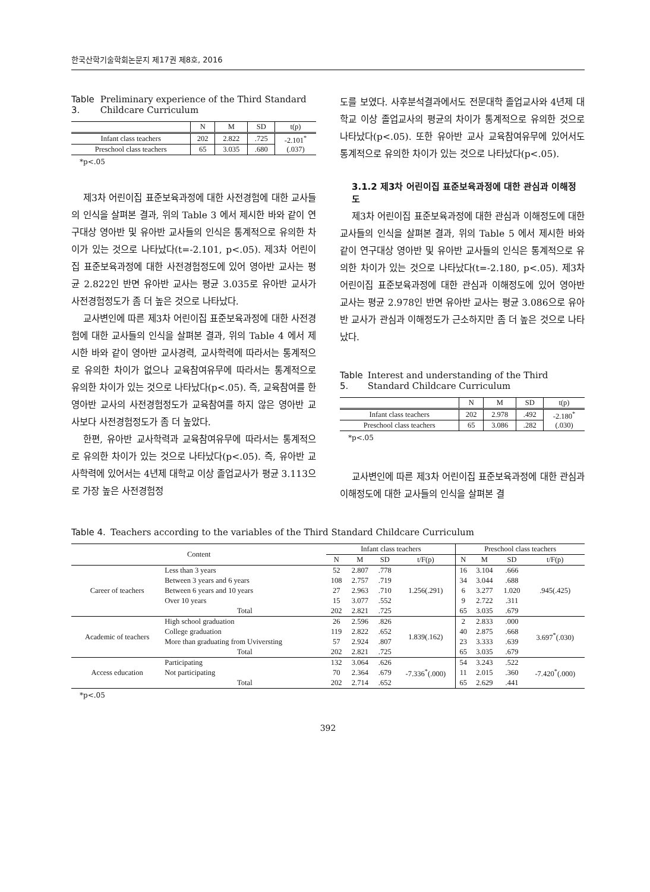한국산학기술학회논문지 제17권 제8호, 2016
Table 3. Preliminary experience of the Third Standard Childcare Curriculum
| | N | M | SD | t(p) |
| --- | --- | --- | --- | --- |
| Infant class teachers | 202 | 2.822 | .725 | -2.101<sup>*</sup> (.037) |
| Preschool class teachers | 65 | 3.035 | .680 | |
*p<.05
제3차 어린이집 표준보육과정에 대한 사전경험에 대한 교사들의 인식을 살펴본 결과, 위의 Table 3 에서 제시한 바와 같이 연구대상 영아반 및 유아반 교사들의 인식은 통계적으로 유의한 차이가 있는 것으로 나타났다(t=-2.101, p<.05). 제3차 어린이집 표준보육과정에 대한 사전경험정도에 있어 영아반 교사는 평균 2.822인 반면 유아반 교사는 평균 3.035로 유아반 교사가 사전경험정도가 좀 더 높은 것으로 나타났다.
교사변인에 따른 제3차 어린이집 표준보육과정에 대한 사전경험에 대한 교사들의 인식을 살펴본 결과, 위의 Table 4 에서 제시한 바와 같이 영아반 교사경력, 교사학력에 따라서는 통계적으로 유의한 차이가 없으나 교육참여유무에 따라서는 통계적으로 유의한 차이가 있는 것으로 나타났다(p<.05). 즉, 교육참여를 한 영아반 교사의 사전경험정도가 교육참여를 하지 않은 영아반 교사보다 사전경험정도가 좀 더 높았다.
한편, 유아반 교사학력과 교육참여유무에 따라서는 통계적으로 유의한 차이가 있는 것으로 나타났다(p<.05). 즉, 유아반 교사학력에 있어서는 4년제 대학교 이상 졸업교사가 평균 3.113으로 가장 높은 사전경험정
도를 보였다. 사후분석결과에서도 전문대학 졸업교사와 4년제 대학교 이상 졸업교사의 평균의 차이가 통계적으로 유의한 것으로 나타났다(p<.05). 또한 유아반 교사 교육참여유무에 있어서도 통계적으로 유의한 차이가 있는 것으로 나타났다(p<.05).
3.1.2 제3차 어린이집 표준보육과정에 대한 관심과 이해정도
제3차 어린이집 표준보육과정에 대한 관심과 이해정도에 대한 교사들의 인식을 살펴본 결과, 위의 Table 5 에서 제시한 바와 같이 연구대상 영아반 및 유아반 교사들의 인식은 통계적으로 유의한 차이가 있는 것으로 나타났다(t=-2.180, p<.05). 제3차 어린이집 표준보육과정에 대한 관심과 이해정도에 있어 영아반 교사는 평균 2.978인 반면 유아반 교사는 평균 3.086으로 유아반 교사가 관심과 이해정도가 근소하지만 좀 더 높은 것으로 나타났다.
Table 5. Interest and understanding of the Third Standard Childcare Curriculum
| | N | M | SD | t(p) |
| --- | --- | --- | --- | --- |
| Infant class teachers | 202 | 2.978 | .492 | -2.180<sup>*</sup> (.030) |
| Preschool class teachers | 65 | 3.086 | .282 | |
*p<.05
교사변인에 따른 제3차 어린이집 표준보육과정에 대한 관심과 이해정도에 대한 교사들의 인식을 살펴본 결
Table 4. Teachers according to the variables of the Third Standard Childcare Curriculum
| Content | | Infant class teachers | | | | Preschool class teachers | | | |
| | | N | M | SD | t/F(p) | N | M | SD | t/F(p) |
| Career of teachers | Less than 3 years | 52 | 2.807 | .778 | 1.256(.291) | 16 | 3.104 | .666 | .945(.425) |
| | Between 3 years and 6 years | 108 | 2.757 | .719 | | 34 | 3.044 | .688 | |
| | Between 6 years and 10 years | 27 | 2.963 | .710 | | 6 | 3.277 | 1.020 | |
| | Over 10 years | 15 | 3.077 | .552 | | 9 | 2.722 | .311 | |
| | Total | 202 | 2.821 | .725 | | 65 | 3.035 | .679 | |
| Academic of teachers | High school graduation | 26 | 2.596 | .826 | 1.839(.162) | 2 | 2.833 | .000 | 3.697<sup>*</sup>(.030) |
| | College graduation | 119 | 2.822 | .652 | | 40 | 2.875 | .668 | |
| | More than graduating from Uviversting | 57 | 2.924 | .807 | | 23 | 3.333 | .639 | |
| | Total | 202 | 2.821 | .725 | | 65 | 3.035 | .679 | |
| Access education | Participating | 132 | 3.064 | .626 | -7.336<sup>*</sup>(.000) | 54 | 3.243 | .522 | -7.420<sup>*</sup>(.000) |
| | Not participating | 70 | 2.364 | .679 | | 11 | 2.015 | .360 | |
| | Total | 202 | 2.714 | .652 | | 65 | 2.629 | .441 | |
*p<.05
392